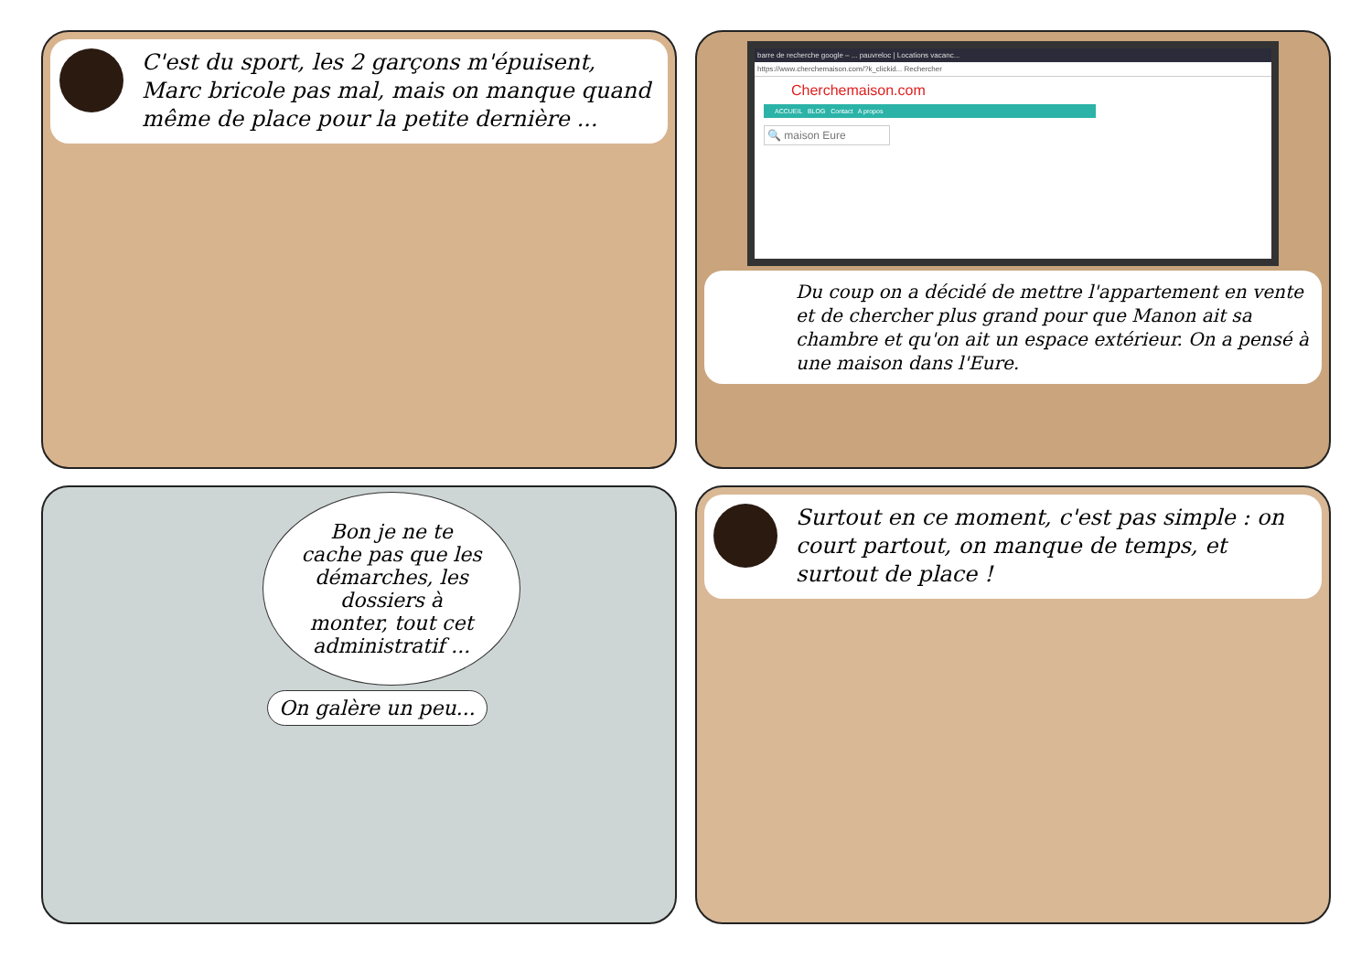C'est du sport, les 2 garçons m'épuisent, Marc bricole pas mal, mais on manque quand même de place pour la petite dernière ...
barre de recherche google – ... pauvreloc | Locations vacanc...
https://www.cherchemaison.com/?k_clickid... Rechercher
Cherchemaison.com
ACCUEIL BLOG Contact A propos
🔍 maison Eure
Du coup on a décidé de mettre l'appartement en vente et de chercher plus grand pour que Manon ait sa chambre et qu'on ait un espace extérieur. On a pensé à une maison dans l'Eure.
Bon je ne te cache pas que les démarches, les dossiers à monter, tout cet administratif ...
On galère un peu...
Surtout en ce moment, c'est pas simple : on court partout, on manque de temps, et surtout de place !